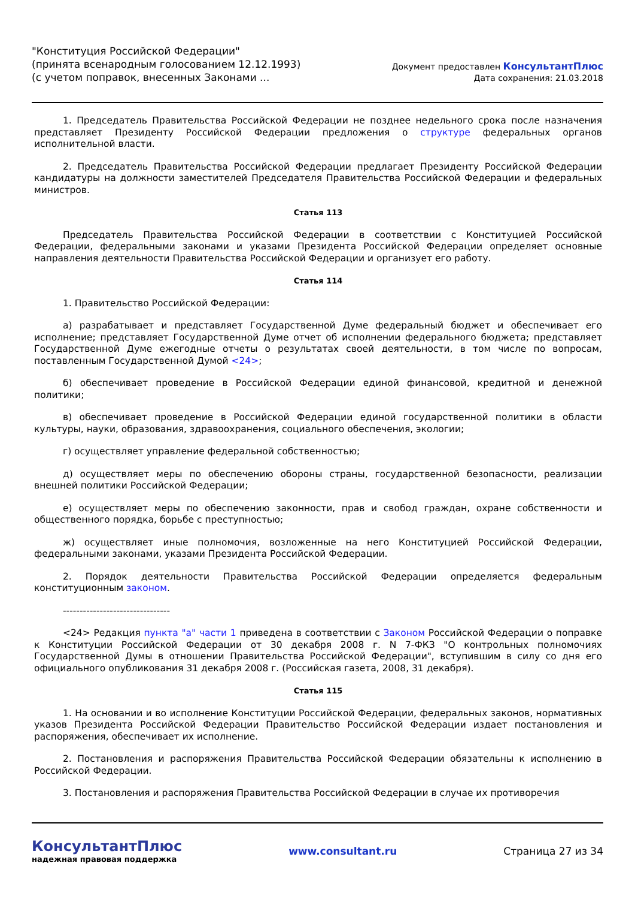"Конституция Российской Федерации"
(принята всенародным голосованием 12.12.1993)
(с учетом поправок, внесенных Законами ...
Документ предоставлен КонсультантПлюс
Дата сохранения: 21.03.2018
1. Председатель Правительства Российской Федерации не позднее недельного срока после назначения представляет Президенту Российской Федерации предложения о структуре федеральных органов исполнительной власти.
2. Председатель Правительства Российской Федерации предлагает Президенту Российской Федерации кандидатуры на должности заместителей Председателя Правительства Российской Федерации и федеральных министров.
Статья 113
Председатель Правительства Российской Федерации в соответствии с Конституцией Российской Федерации, федеральными законами и указами Президента Российской Федерации определяет основные направления деятельности Правительства Российской Федерации и организует его работу.
Статья 114
1. Правительство Российской Федерации:
а) разрабатывает и представляет Государственной Думе федеральный бюджет и обеспечивает его исполнение; представляет Государственной Думе отчет об исполнении федерального бюджета; представляет Государственной Думе ежегодные отчеты о результатах своей деятельности, в том числе по вопросам, поставленным Государственной Думой <24>;
б) обеспечивает проведение в Российской Федерации единой финансовой, кредитной и денежной политики;
в) обеспечивает проведение в Российской Федерации единой государственной политики в области культуры, науки, образования, здравоохранения, социального обеспечения, экологии;
г) осуществляет управление федеральной собственностью;
д) осуществляет меры по обеспечению обороны страны, государственной безопасности, реализации внешней политики Российской Федерации;
е) осуществляет меры по обеспечению законности, прав и свобод граждан, охране собственности и общественного порядка, борьбе с преступностью;
ж) осуществляет иные полномочия, возложенные на него Конституцией Российской Федерации, федеральными законами, указами Президента Российской Федерации.
2. Порядок деятельности Правительства Российской Федерации определяется федеральным конституционным законом.
--------------------------------
<24> Редакция пункта "а" части 1 приведена в соответствии с Законом Российской Федерации о поправке к Конституции Российской Федерации от 30 декабря 2008 г. N 7-ФКЗ "О контрольных полномочиях Государственной Думы в отношении Правительства Российской Федерации", вступившим в силу со дня его официального опубликования 31 декабря 2008 г. (Российская газета, 2008, 31 декабря).
Статья 115
1. На основании и во исполнение Конституции Российской Федерации, федеральных законов, нормативных указов Президента Российской Федерации Правительство Российской Федерации издает постановления и распоряжения, обеспечивает их исполнение.
2. Постановления и распоряжения Правительства Российской Федерации обязательны к исполнению в Российской Федерации.
3. Постановления и распоряжения Правительства Российской Федерации в случае их противоречия
КонсультантПлюс
надежная правовая поддержка
www.consultant.ru Страница 27 из 34